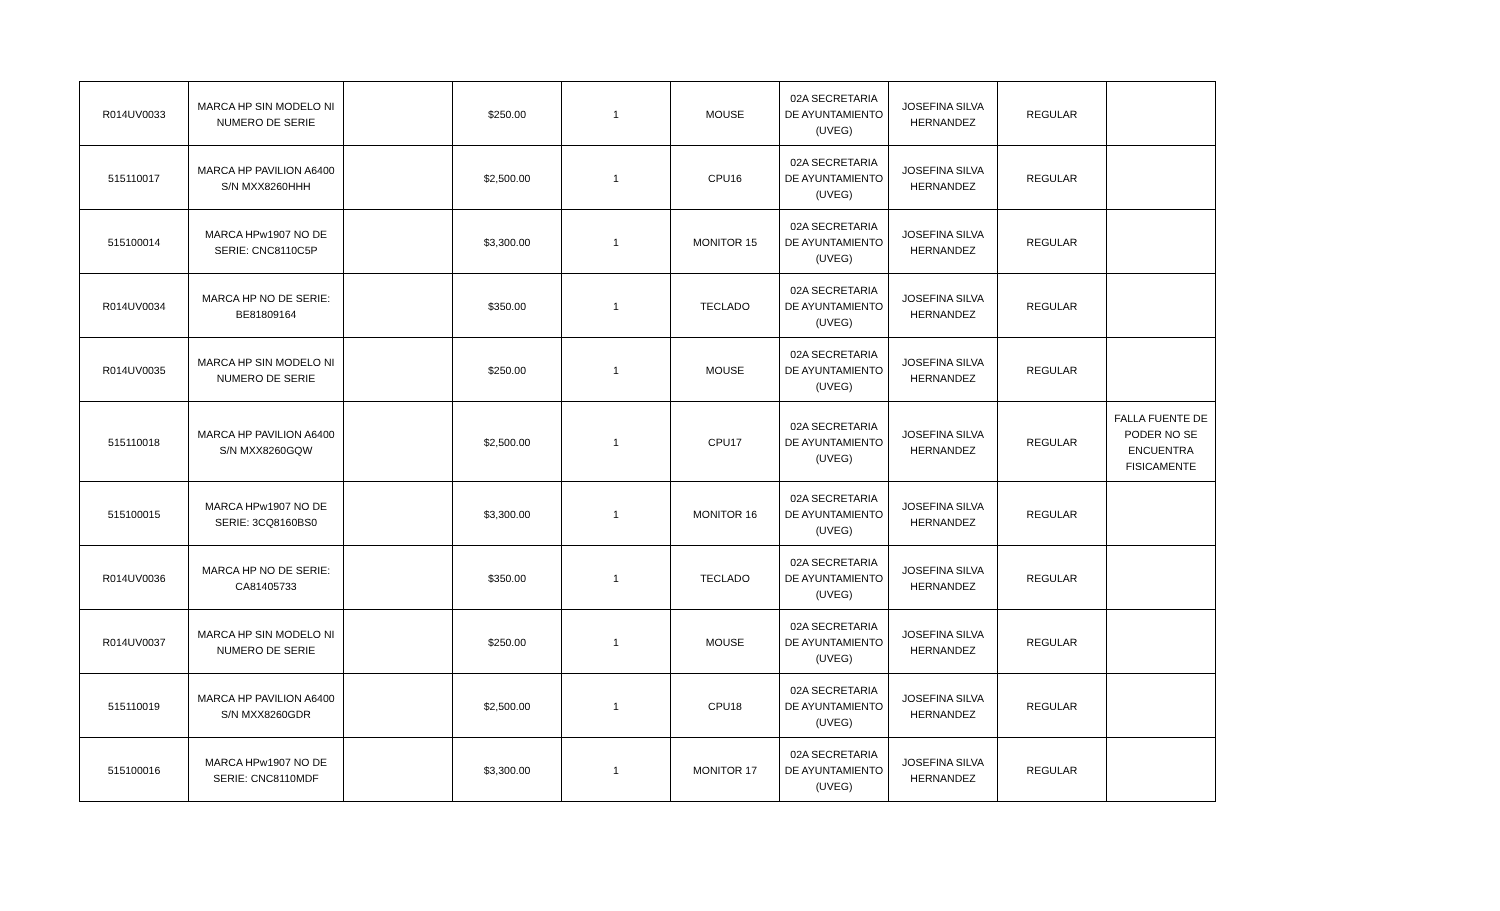| R014UV0033 | MARCA HP SIN MODELO NI NUMERO DE SERIE | | $250.00 | 1 | MOUSE | 02A SECRETARIA DE AYUNTAMIENTO (UVEG) | JOSEFINA SILVA HERNANDEZ | REGULAR | |
| 515110017 | MARCA HP PAVILION A6400 S/N MXX8260HHH | | $2,500.00 | 1 | CPU16 | 02A SECRETARIA DE AYUNTAMIENTO (UVEG) | JOSEFINA SILVA HERNANDEZ | REGULAR | |
| 515100014 | MARCA HPw1907 NO DE SERIE: CNC8110C5P | | $3,300.00 | 1 | MONITOR 15 | 02A SECRETARIA DE AYUNTAMIENTO (UVEG) | JOSEFINA SILVA HERNANDEZ | REGULAR | |
| R014UV0034 | MARCA HP NO DE SERIE: BE81809164 | | $350.00 | 1 | TECLADO | 02A SECRETARIA DE AYUNTAMIENTO (UVEG) | JOSEFINA SILVA HERNANDEZ | REGULAR | |
| R014UV0035 | MARCA HP SIN MODELO NI NUMERO DE SERIE | | $250.00 | 1 | MOUSE | 02A SECRETARIA DE AYUNTAMIENTO (UVEG) | JOSEFINA SILVA HERNANDEZ | REGULAR | |
| 515110018 | MARCA HP PAVILION A6400 S/N MXX8260GQW | | $2,500.00 | 1 | CPU17 | 02A SECRETARIA DE AYUNTAMIENTO (UVEG) | JOSEFINA SILVA HERNANDEZ | REGULAR | FALLA FUENTE DE PODER NO SE ENCUENTRA FISICAMENTE |
| 515100015 | MARCA HPw1907 NO DE SERIE: 3CQ8160BS0 | | $3,300.00 | 1 | MONITOR 16 | 02A SECRETARIA DE AYUNTAMIENTO (UVEG) | JOSEFINA SILVA HERNANDEZ | REGULAR | |
| R014UV0036 | MARCA HP NO DE SERIE: CA81405733 | | $350.00 | 1 | TECLADO | 02A SECRETARIA DE AYUNTAMIENTO (UVEG) | JOSEFINA SILVA HERNANDEZ | REGULAR | |
| R014UV0037 | MARCA HP SIN MODELO NI NUMERO DE SERIE | | $250.00 | 1 | MOUSE | 02A SECRETARIA DE AYUNTAMIENTO (UVEG) | JOSEFINA SILVA HERNANDEZ | REGULAR | |
| 515110019 | MARCA HP PAVILION A6400 S/N MXX8260GDR | | $2,500.00 | 1 | CPU18 | 02A SECRETARIA DE AYUNTAMIENTO (UVEG) | JOSEFINA SILVA HERNANDEZ | REGULAR | |
| 515100016 | MARCA HPw1907 NO DE SERIE: CNC8110MDF | | $3,300.00 | 1 | MONITOR 17 | 02A SECRETARIA DE AYUNTAMIENTO (UVEG) | JOSEFINA SILVA HERNANDEZ | REGULAR | |